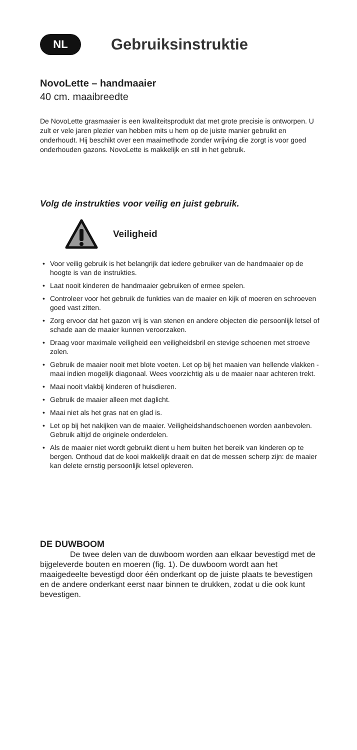NL
Gebruiksinstruktie
NovoLette – handmaaier
40 cm. maaibreedte
De NovoLette grasmaaier is een kwaliteitsprodukt dat met grote precisie is ontworpen. U zult er vele jaren plezier van hebben mits u hem op de juiste manier gebruikt en onderhoudt. Hij beschikt over een maaimethode zonder wrijving die zorgt is voor goed onderhouden gazons. NovoLette is makkelijk en stil in het gebruik.
Volg de instrukties voor veilig en juist gebruik.
Veiligheid
• Voor veilig gebruik is het belangrijk dat iedere gebruiker van de handmaaier op de hoogte is van de instrukties.
• Laat nooit kinderen de handmaaier gebruiken of ermee spelen.
• Controleer voor het gebruik de funkties van de maaier en kijk of moeren en schroeven goed vast zitten.
• Zorg ervoor dat het gazon vrij is van stenen en andere objecten die persoonlijk letsel of schade aan de maaier kunnen veroorzaken.
• Draag voor maximale veiligheid een veiligheidsbril en stevige schoenen met stroeve zolen.
• Gebruik de maaier nooit met blote voeten. Let op bij het maaien van hellende vlakken - maai indien mogelijk diagonaal. Wees voorzichtig als u de maaier naar achteren trekt.
• Maai nooit vlakbij kinderen of huisdieren.
• Gebruik de maaier alleen met daglicht.
• Maai niet als het gras nat en glad is.
• Let op bij het nakijken van de maaier. Veiligheidshandschoenen worden aanbevolen. Gebruik altijd de originele onderdelen.
• Als de maaier niet wordt gebruikt dient u hem buiten het bereik van kinderen op te bergen. Onthoud dat de kooi makkelijk draait en dat de messen scherp zijn: de maaier kan delete ernstig persoonlijk letsel opleveren.
DE DUWBOOM
De twee delen van de duwboom worden aan elkaar bevestigd met de bijgeleverde bouten en moeren (fig. 1). De duwboom wordt aan het maaigedeelte bevestigd door één onderkant op de juiste plaats te bevestigen en de andere onderkant eerst naar binnen te drukken, zodat u die ook kunt bevestigen.